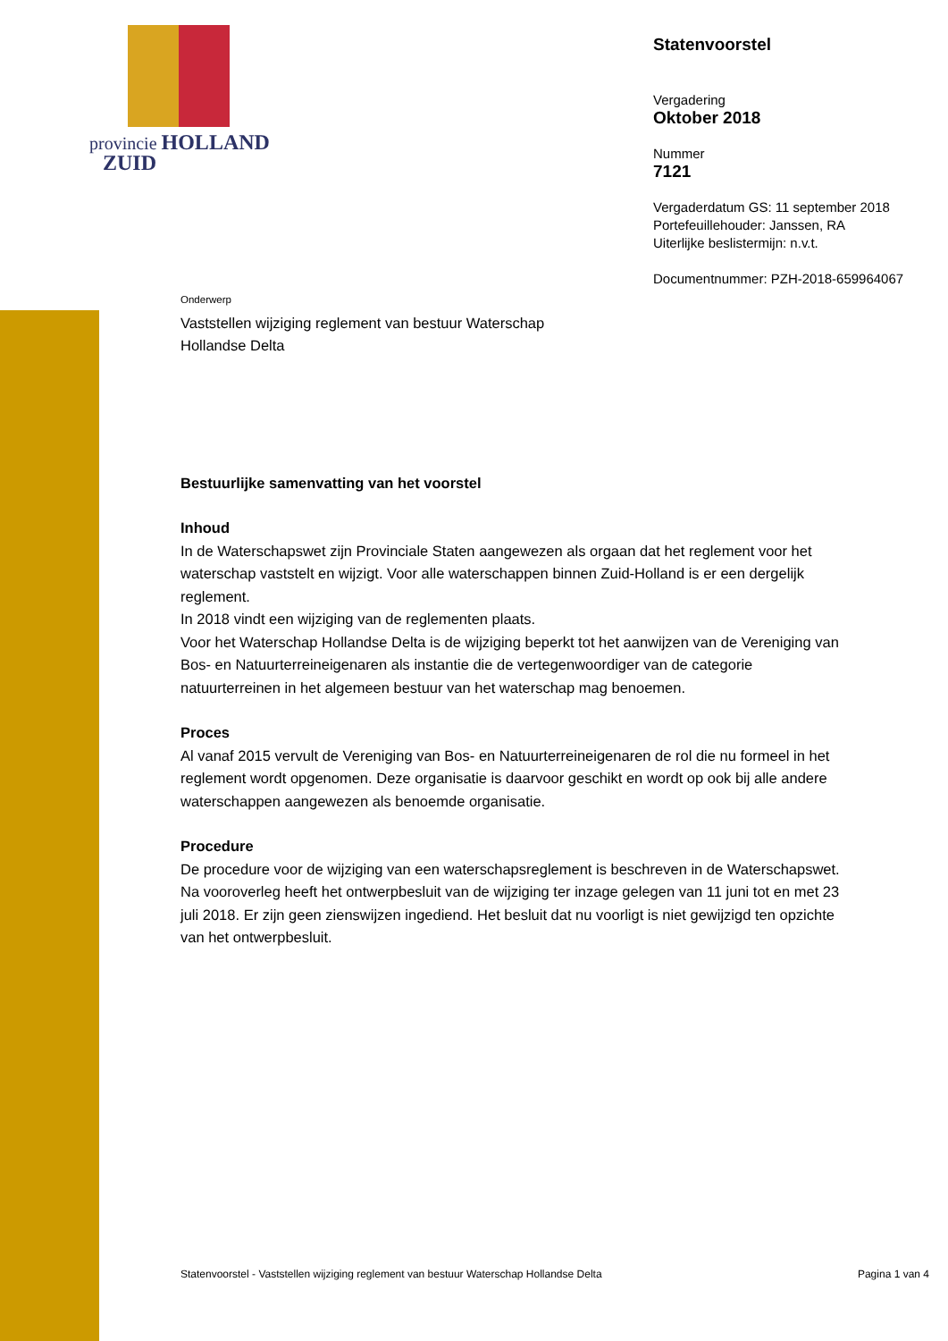provincie HOLLAND
ZUID
Statenvoorstel
Vergadering
Oktober 2018
Nummer
7121
Vergaderdatum GS: 11 september 2018
Portefeuillehouder: Janssen, RA
Uiterlijke beslistermijn: n.v.t.
Documentnummer: PZH-2018-659964067
Onderwerp
Vaststellen wijziging reglement van bestuur Waterschap
Hollandse Delta
Bestuurlijke samenvatting van het voorstel
Inhoud
In de Waterschapswet zijn Provinciale Staten aangewezen als orgaan dat het reglement voor het waterschap vaststelt en wijzigt. Voor alle waterschappen binnen Zuid-Holland is er een dergelijk reglement.
In 2018 vindt een wijziging van de reglementen plaats.
Voor het Waterschap Hollandse Delta is de wijziging beperkt tot het aanwijzen van de Vereniging van Bos- en Natuurterreineigenaren als instantie die de vertegenwoordiger van de categorie natuurterreinen in het algemeen bestuur van het waterschap mag benoemen.
Proces
Al vanaf 2015 vervult de Vereniging van Bos- en Natuurterreineigenaren de rol die nu formeel in het reglement wordt opgenomen. Deze organisatie is daarvoor geschikt en wordt op ook bij alle andere waterschappen aangewezen als benoemde organisatie.
Procedure
De procedure voor de wijziging van een waterschapsreglement is beschreven in de Waterschapswet. Na vooroverleg heeft het ontwerpbesluit van de wijziging ter inzage gelegen van 11 juni tot en met 23 juli 2018. Er zijn geen zienswijzen ingediend. Het besluit dat nu voorligt is niet gewijzigd ten opzichte van het ontwerpbesluit.
Statenvoorstel - Vaststellen wijziging reglement van bestuur Waterschap Hollandse Delta Pagina 1 van 4